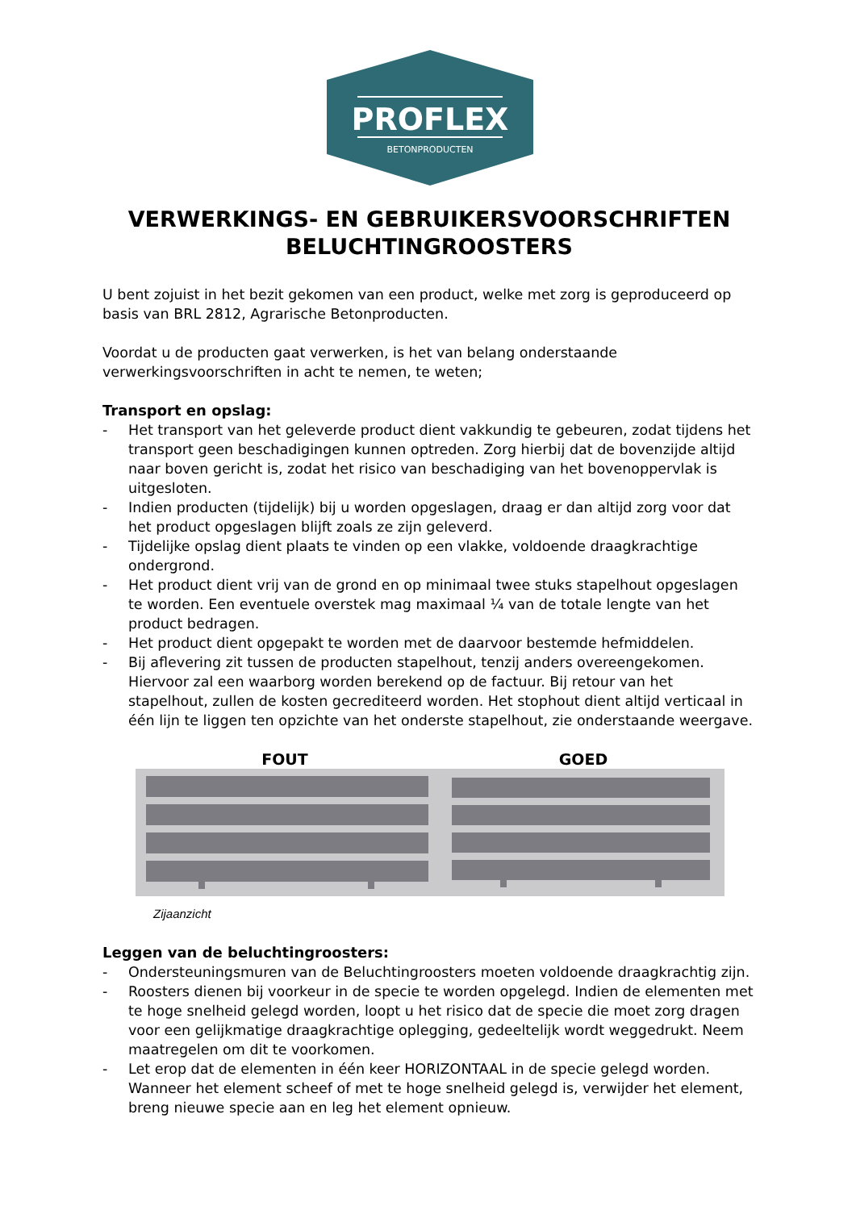PROFLEX
BETONPRODUCTEN
VERWERKINGS- EN GEBRUIKERSVOORSCHRIFTEN BELUCHTINGROOSTERS
U bent zojuist in het bezit gekomen van een product, welke met zorg is geproduceerd op basis van BRL 2812, Agrarische Betonproducten.
Voordat u de producten gaat verwerken, is het van belang onderstaande verwerkingsvoorschriften in acht te nemen, te weten;
Transport en opslag:
- Het transport van het geleverde product dient vakkundig te gebeuren, zodat tijdens het transport geen beschadigingen kunnen optreden. Zorg hierbij dat de bovenzijde altijd naar boven gericht is, zodat het risico van beschadiging van het bovenoppervlak is uitgesloten.
- Indien producten (tijdelijk) bij u worden opgeslagen, draag er dan altijd zorg voor dat het product opgeslagen blijft zoals ze zijn geleverd.
- Tijdelijke opslag dient plaats te vinden op een vlakke, voldoende draagkrachtige ondergrond.
- Het product dient vrij van de grond en op minimaal twee stuks stapelhout opgeslagen te worden. Een eventuele overstek mag maximaal ¼ van de totale lengte van het product bedragen.
- Het product dient opgepakt te worden met de daarvoor bestemde hefmiddelen.
- Bij aflevering zit tussen de producten stapelhout, tenzij anders overeengekomen. Hiervoor zal een waarborg worden berekend op de factuur. Bij retour van het stapelhout, zullen de kosten gecrediteerd worden. Het stophout dient altijd verticaal in één lijn te liggen ten opzichte van het onderste stapelhout, zie onderstaande weergave.
FOUT GOED
Zijaanzicht
Leggen van de beluchtingroosters:
- Ondersteuningsmuren van de Beluchtingroosters moeten voldoende draagkrachtig zijn.
- Roosters dienen bij voorkeur in de specie te worden opgelegd. Indien de elementen met te hoge snelheid gelegd worden, loopt u het risico dat de specie die moet zorg dragen voor een gelijkmatige draagkrachtige oplegging, gedeeltelijk wordt weggedrukt. Neem maatregelen om dit te voorkomen.
- Let erop dat de elementen in één keer HORIZONTAAL in de specie gelegd worden. Wanneer het element scheef of met te hoge snelheid gelegd is, verwijder het element, breng nieuwe specie aan en leg het element opnieuw.